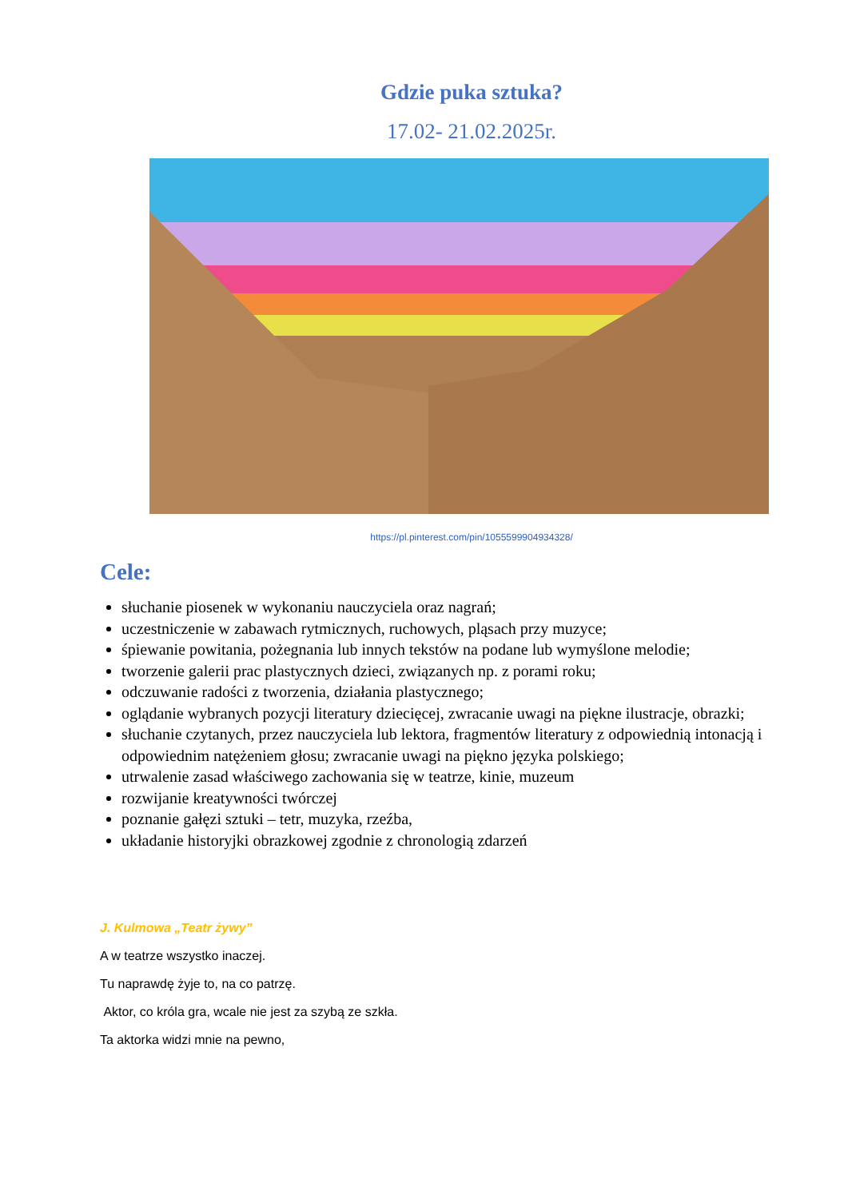Gdzie puka sztuka?
17.02- 21.02.2025r.
https://pl.pinterest.com/pin/1055599904934328/
Cele:
słuchanie piosenek w wykonaniu nauczyciela oraz nagrań;
uczestniczenie w zabawach rytmicznych, ruchowych, pląsach przy muzyce;
śpiewanie powitania, pożegnania lub innych tekstów na podane lub wymyślone melodie;
tworzenie galerii prac plastycznych dzieci, związanych np. z porami roku;
odczuwanie radości z tworzenia, działania plastycznego;
oglądanie wybranych pozycji literatury dziecięcej, zwracanie uwagi na piękne ilustracje, obrazki;
słuchanie czytanych, przez nauczyciela lub lektora, fragmentów literatury z odpowiednią intonacją i odpowiednim natężeniem głosu; zwracanie uwagi na piękno języka polskiego;
utrwalenie zasad właściwego zachowania się w teatrze, kinie, muzeum
rozwijanie kreatywności twórczej
poznanie gałęzi sztuki – tetr, muzyka, rzeźba,
układanie historyjki obrazkowej zgodnie z chronologią zdarzeń
J. Kulmowa „Teatr żywy”
A w teatrze wszystko inaczej.
Tu naprawdę żyje to, na co patrzę.
Aktor, co króla gra, wcale nie jest za szybą ze szkła.
Ta aktorka widzi mnie na pewno,